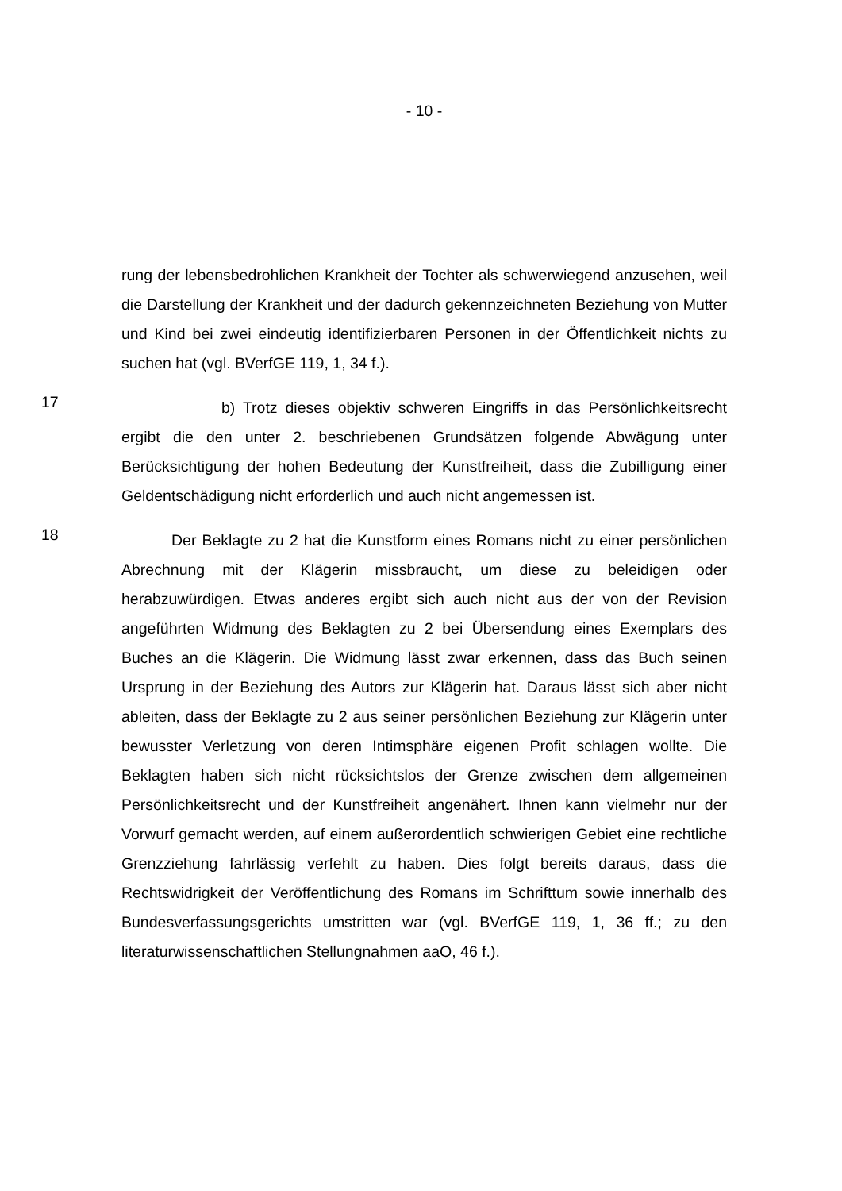- 10 -
rung der lebensbedrohlichen Krankheit der Tochter als schwerwiegend anzuse­hen, weil die Darstellung der Krankheit und der dadurch gekennzeichneten Be­ziehung von Mutter und Kind bei zwei eindeutig identifizierbaren Personen in der Öffentlichkeit nichts zu suchen hat (vgl. BVerfGE 119, 1, 34 f.).
17
b) Trotz dieses objektiv schweren Eingriffs in das Persönlichkeitsrecht ergibt die den unter 2. beschriebenen Grundsätzen folgende Abwägung unter Berücksichtigung der hohen Bedeutung der Kunstfreiheit, dass die Zubilligung einer Geldentschädigung nicht erforderlich und auch nicht angemessen ist.
18
Der Beklagte zu 2 hat die Kunstform eines Romans nicht zu einer per­sönlichen Abrechnung mit der Klägerin missbraucht, um diese zu beleidigen oder herabzuwürdigen. Etwas anderes ergibt sich auch nicht aus der von der Revision angeführten Widmung des Beklagten zu 2 bei Übersendung eines Ex­emplars des Buches an die Klägerin. Die Widmung lässt zwar erkennen, dass das Buch seinen Ursprung in der Beziehung des Autors zur Klägerin hat. Dar­aus lässt sich aber nicht ableiten, dass der Beklagte zu 2 aus seiner persönli­chen Beziehung zur Klägerin unter bewusster Verletzung von deren Intimsphä­re eigenen Profit schlagen wollte. Die Beklagten haben sich nicht rücksichtslos der Grenze zwischen dem allgemeinen Persönlichkeitsrecht und der Kunstfrei­heit angenähert. Ihnen kann vielmehr nur der Vorwurf gemacht werden, auf ei­nem außerordentlich schwierigen Gebiet eine rechtliche Grenzziehung fahrläs­sig verfehlt zu haben. Dies folgt bereits daraus, dass die Rechtswidrigkeit der Veröffentlichung des Romans im Schrifttum sowie innerhalb des Bundesverfas­sungsgerichts umstritten war (vgl. BVerfGE 119, 1, 36 ff.; zu den literaturwis­senschaftlichen Stellungnahmen aaO, 46 f.).